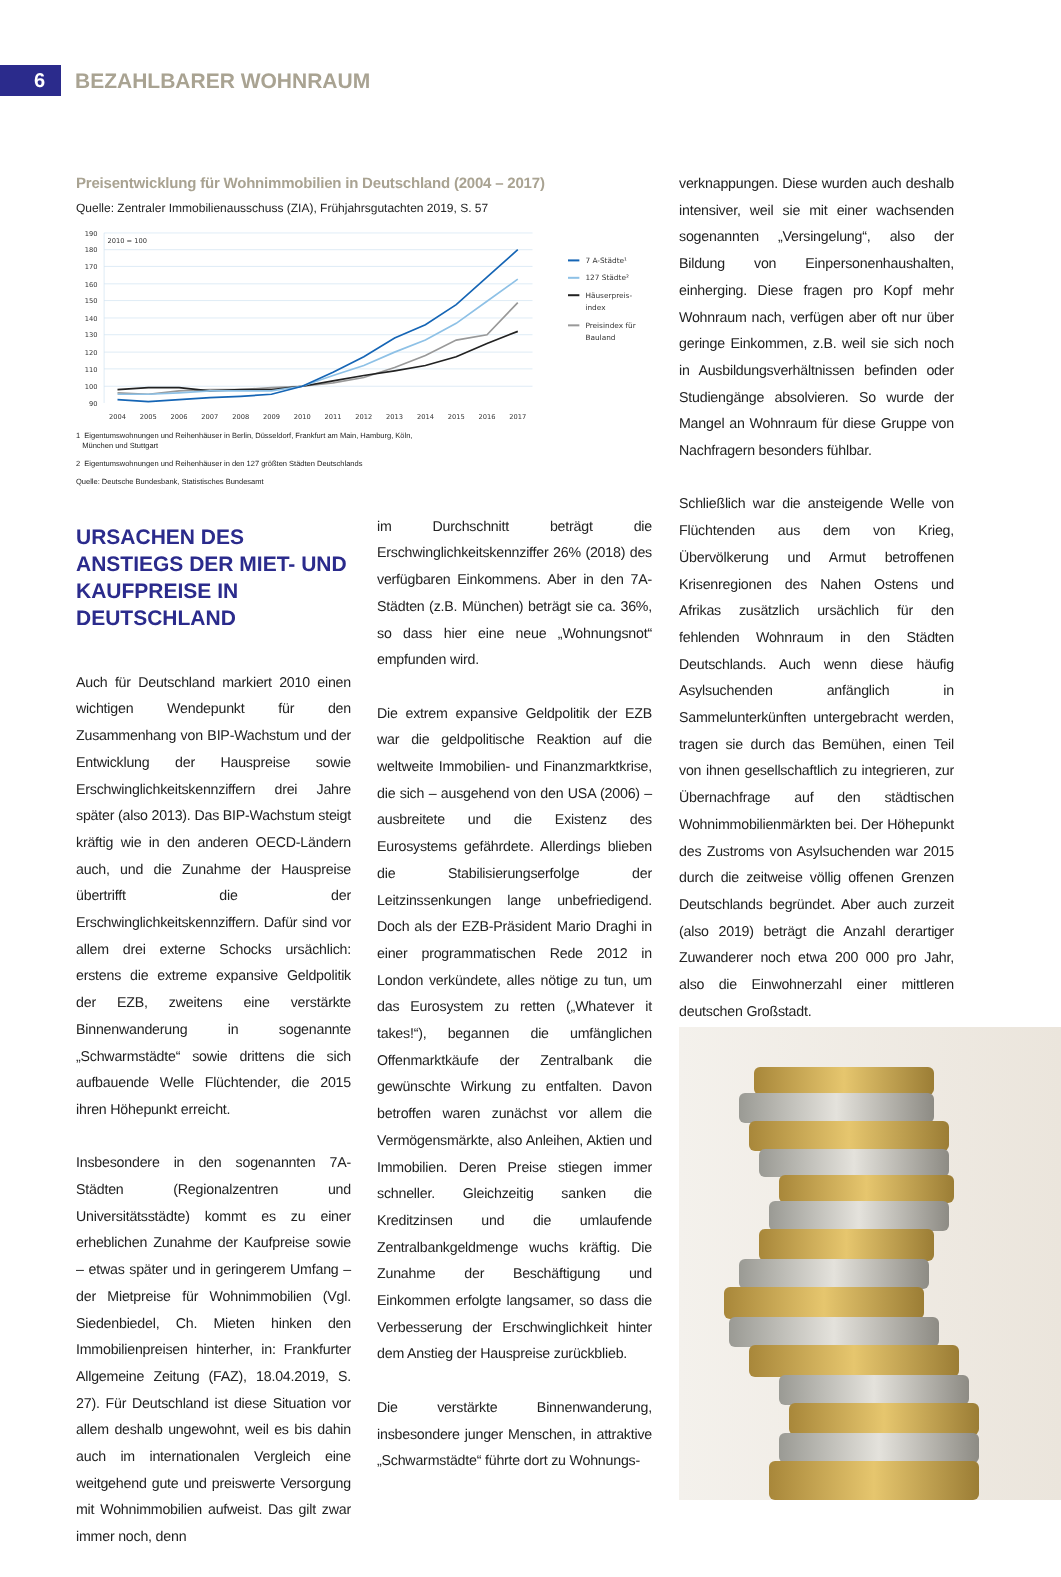6 BEZAHLBARER WOHNRAUM
Preisentwicklung für Wohnimmobilien in Deutschland (2004 – 2017)
Quelle: Zentraler Immobilienausschuss (ZIA), Frühjahrsgutachten 2019, S. 57
190
180
170
160
150
140
130
120
110
100
90
2010 = 100
2004
2005
2006
2007
2008
2009
2010
2011
2012
2013
2014
2015
2016
2017
7 A-Städte¹
127 Städte²
Häuserpreis-
index
Preisindex für
Bauland
1 Eigentumswohnungen und Reihenhäuser in Berlin, Düsseldorf, Frankfurt am Main, Hamburg, Köln,
München und Stuttgart
2 Eigentumswohnungen und Reihenhäuser in den 127 größten Städten Deutschlands
Quelle: Deutsche Bundesbank, Statistisches Bundesamt
URSACHEN DES ANSTIEGS DER MIET- UND KAUFPREISE IN DEUTSCHLAND
Auch für Deutschland markiert 2010 einen wichtigen Wendepunkt für den Zusammenhang von BIP-Wachstum und der Entwicklung der Hauspreise sowie Erschwinglichkeitskennziffern drei Jahre später (also 2013). Das BIP-Wachstum steigt kräftig wie in den anderen OECD-Ländern auch, und die Zunahme der Hauspreise übertrifft die der Erschwinglichkeitskennziffern. Dafür sind vor allem drei externe Schocks ursächlich: erstens die extreme expansive Geldpolitik der EZB, zweitens eine verstärkte Binnenwanderung in sogenannte „Schwarmstädte“ sowie drittens die sich aufbauende Welle Flüchtender, die 2015 ihren Höhepunkt erreicht.
Insbesondere in den sogenannten 7A-Städten (Regionalzentren und Universitätsstädte) kommt es zu einer erheblichen Zunahme der Kaufpreise sowie – etwas später und in geringerem Umfang – der Mietpreise für Wohnimmobilien (Vgl. Siedenbiedel, Ch. Mieten hinken den Immobilienpreisen hinterher, in: Frankfurter Allgemeine Zeitung (FAZ), 18.04.2019, S. 27). Für Deutschland ist diese Situation vor allem deshalb ungewohnt, weil es bis dahin auch im internationalen Vergleich eine weitgehend gute und preiswerte Versorgung mit Wohnimmobilien aufweist. Das gilt zwar immer noch, denn
im Durchschnitt beträgt die Erschwinglichkeitskennziffer 26% (2018) des verfügbaren Einkommens. Aber in den 7A-Städten (z.B. München) beträgt sie ca. 36%, so dass hier eine neue „Wohnungsnot“ empfunden wird.
Die extrem expansive Geldpolitik der EZB war die geldpolitische Reaktion auf die weltweite Immobilien- und Finanzmarktkrise, die sich – ausgehend von den USA (2006) – ausbreitete und die Existenz des Eurosystems gefährdete. Allerdings blieben die Stabilisierungserfolge der Leitzinssenkungen lange unbefriedigend. Doch als der EZB-Präsident Mario Draghi in einer programmatischen Rede 2012 in London verkündete, alles nötige zu tun, um das Eurosystem zu retten („Whatever it takes!“), begannen die umfänglichen Offenmarktkäufe der Zentralbank die gewünschte Wirkung zu entfalten. Davon betroffen waren zunächst vor allem die Vermögensmärkte, also Anleihen, Aktien und Immobilien. Deren Preise stiegen immer schneller. Gleichzeitig sanken die Kreditzinsen und die umlaufende Zentralbankgeldmenge wuchs kräftig. Die Zunahme der Beschäftigung und Einkommen erfolgte langsamer, so dass die Verbesserung der Erschwinglichkeit hinter dem Anstieg der Hauspreise zurückblieb.
Die verstärkte Binnenwanderung, insbesondere junger Menschen, in attraktive „Schwarmstädte“ führte dort zu Wohnungs-
verknappungen. Diese wurden auch deshalb intensiver, weil sie mit einer wachsenden sogenannten „Versingelung“, also der Bildung von Einpersonenhaushalten, einherging. Diese fragen pro Kopf mehr Wohnraum nach, verfügen aber oft nur über geringe Einkommen, z.B. weil sie sich noch in Ausbildungsverhältnissen befinden oder Studiengänge absolvieren. So wurde der Mangel an Wohnraum für diese Gruppe von Nachfragern besonders fühlbar.
Schließlich war die ansteigende Welle von Flüchtenden aus dem von Krieg, Übervölkerung und Armut betroffenen Krisenregionen des Nahen Ostens und Afrikas zusätzlich ursächlich für den fehlenden Wohnraum in den Städten Deutschlands. Auch wenn diese häufig Asylsuchenden anfänglich in Sammelunterkünften untergebracht werden, tragen sie durch das Bemühen, einen Teil von ihnen gesellschaftlich zu integrieren, zur Übernachfrage auf den städtischen Wohnimmobilienmärkten bei. Der Höhepunkt des Zustroms von Asylsuchenden war 2015 durch die zeitweise völlig offenen Grenzen Deutschlands begründet. Aber auch zurzeit (also 2019) beträgt die Anzahl derartiger Zuwanderer noch etwa 200 000 pro Jahr, also die Einwohnerzahl einer mittleren deutschen Großstadt.